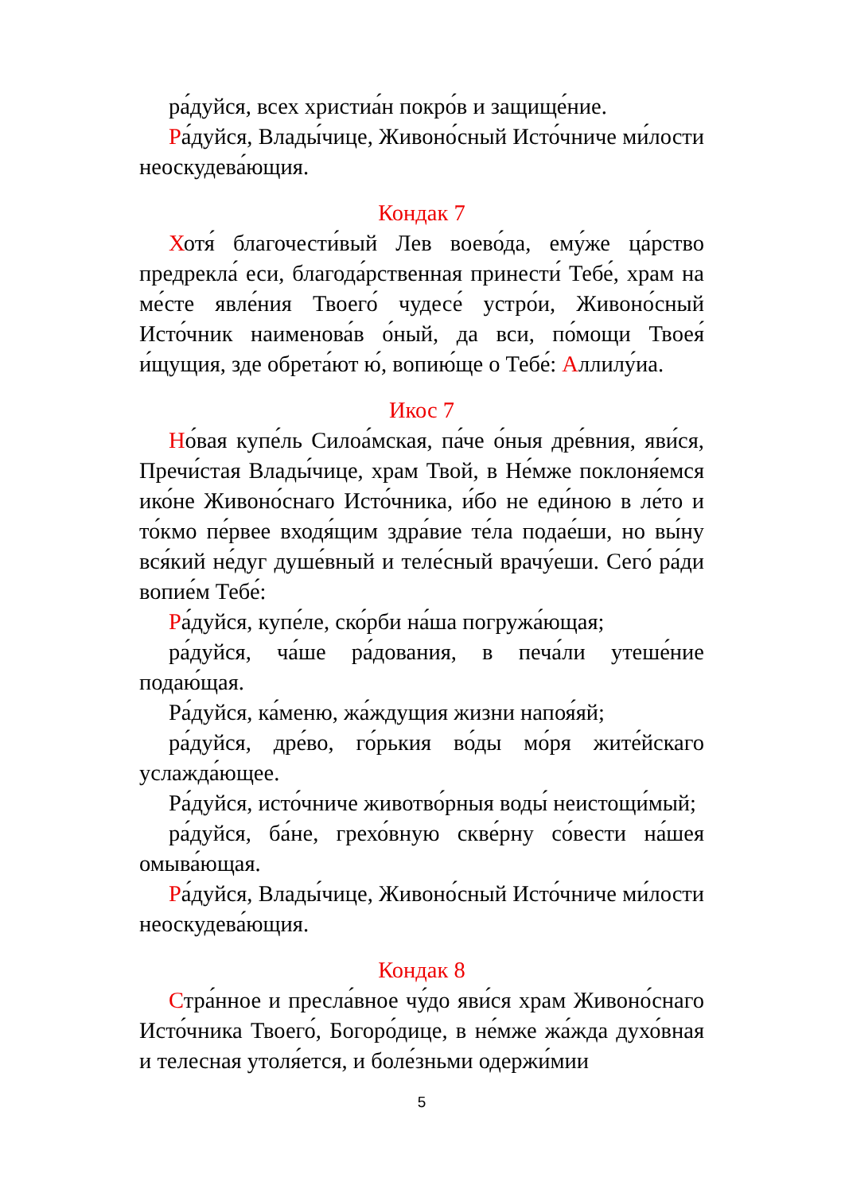ра́дуйся, всех христиа́н покро́в и защище́ние.
Ра́дуйся, Влады́чице, Живоно́сный Исто́чниче ми́лости неоскудева́ющия.
Кондак 7
Хотя́ благочести́вый Лев воево́да, ему́же ца́рство предрекла́ еси, благода́рственная принести́ Тебе́, храм на ме́сте явле́ния Твоего́ чудесе́ устро́и, Живоно́сный Исто́чник наименова́в о́ный, да вси, по́мощи Твоея́ и́щущия, зде обрета́ют ю́, вопию́ще о Тебе́: Аллилу́иа.
Икос 7
Но́вая купе́ль Силоа́мская, па́че о́ныя дре́вния, яви́ся, Пречи́стая Влады́чице, храм Твой, в Не́мже поклоня́емся ико́не Живоно́снаго Исто́чника, и́бо не еди́ною в ле́то и то́кмо пе́рвее входя́щим здра́вие те́ла подае́ши, но вы́ну вся́кий не́дуг душе́вный и теле́сный врачу́еши. Сего́ ра́ди вопие́м Тебе́:
Ра́дуйся, купе́ле, ско́рби на́ша погружа́ющая;
ра́дуйся, ча́ше ра́дования, в печа́ли утеше́ние подаю́щая.
Ра́дуйся, ка́меню, жа́ждущия жизни напоя́яй;
ра́дуйся, дре́во, го́рькия во́ды мо́ря жите́йскаго услажда́ющее.
Ра́дуйся, исто́чниче животво́рныя воды́ неистощи́мый;
ра́дуйся, ба́не, грехо́вную скве́рну со́вести на́шея омыва́ющая.
Ра́дуйся, Влады́чице, Живоно́сный Исто́чниче ми́лости неоскудева́ющия.
Кондак 8
Стра́нное и пресла́вное чу́до яви́ся храм Живоно́снаго Исто́чника Твоего́, Богоро́дице, в не́мже жа́жда духо́вная и телесная утоля́ется, и боле́зньми одержи́мии
5